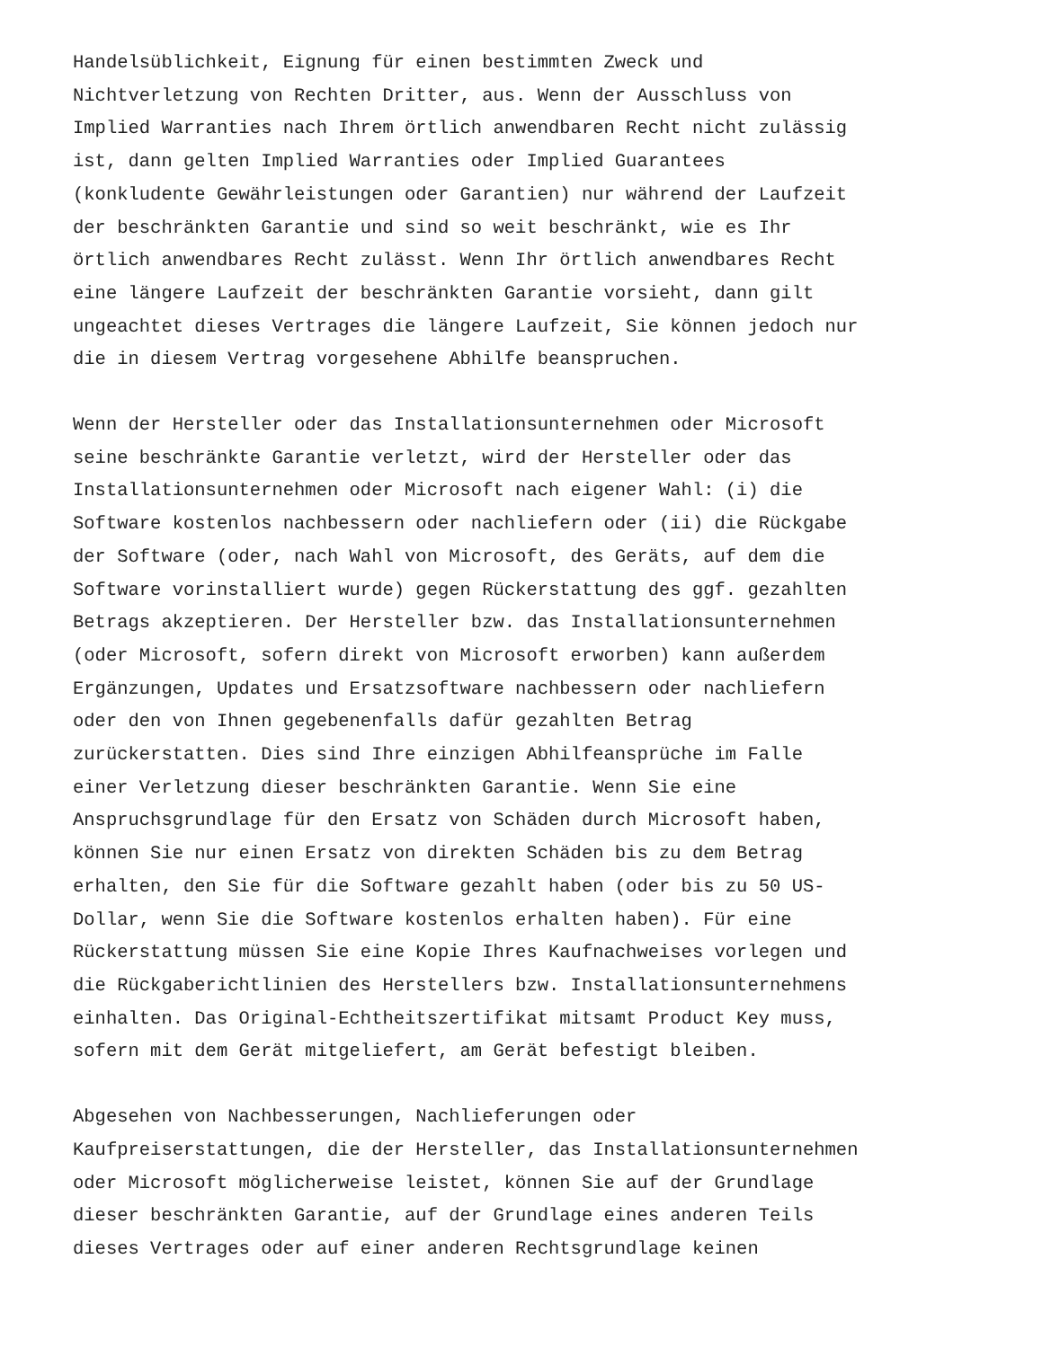Handelsüblichkeit, Eignung für einen bestimmten Zweck und Nichtverletzung von Rechten Dritter, aus. Wenn der Ausschluss von Implied Warranties nach Ihrem örtlich anwendbaren Recht nicht zulässig ist, dann gelten Implied Warranties oder Implied Guarantees (konkludente Gewährleistungen oder Garantien) nur während der Laufzeit der beschränkten Garantie und sind so weit beschränkt, wie es Ihr örtlich anwendbares Recht zulässt. Wenn Ihr örtlich anwendbares Recht eine längere Laufzeit der beschränkten Garantie vorsieht, dann gilt ungeachtet dieses Vertrages die längere Laufzeit, Sie können jedoch nur die in diesem Vertrag vorgesehene Abhilfe beanspruchen.
Wenn der Hersteller oder das Installationsunternehmen oder Microsoft seine beschränkte Garantie verletzt, wird der Hersteller oder das Installationsunternehmen oder Microsoft nach eigener Wahl: (i) die Software kostenlos nachbessern oder nachliefern oder (ii) die Rückgabe der Software (oder, nach Wahl von Microsoft, des Geräts, auf dem die Software vorinstalliert wurde) gegen Rückerstattung des ggf. gezahlten Betrags akzeptieren. Der Hersteller bzw. das Installationsunternehmen (oder Microsoft, sofern direkt von Microsoft erworben) kann außerdem Ergänzungen, Updates und Ersatzsoftware nachbessern oder nachliefern oder den von Ihnen gegebenenfalls dafür gezahlten Betrag zurückerstatten. Dies sind Ihre einzigen Abhilfeansprüche im Falle einer Verletzung dieser beschränkten Garantie. Wenn Sie eine Anspruchsgrundlage für den Ersatz von Schäden durch Microsoft haben, können Sie nur einen Ersatz von direkten Schäden bis zu dem Betrag erhalten, den Sie für die Software gezahlt haben (oder bis zu 50 US- Dollar, wenn Sie die Software kostenlos erhalten haben). Für eine Rückerstattung müssen Sie eine Kopie Ihres Kaufnachweises vorlegen und die Rückgaberichtlinien des Herstellers bzw. Installationsunternehmens einhalten. Das Original-Echtheitszertifikat mitsamt Product Key muss, sofern mit dem Gerät mitgeliefert, am Gerät befestigt bleiben.
Abgesehen von Nachbesserungen, Nachlieferungen oder Kaufpreiserstattungen, die der Hersteller, das Installationsunternehmen oder Microsoft möglicherweise leistet, können Sie auf der Grundlage dieser beschränkten Garantie, auf der Grundlage eines anderen Teils dieses Vertrages oder auf einer anderen Rechtsgrundlage keinen